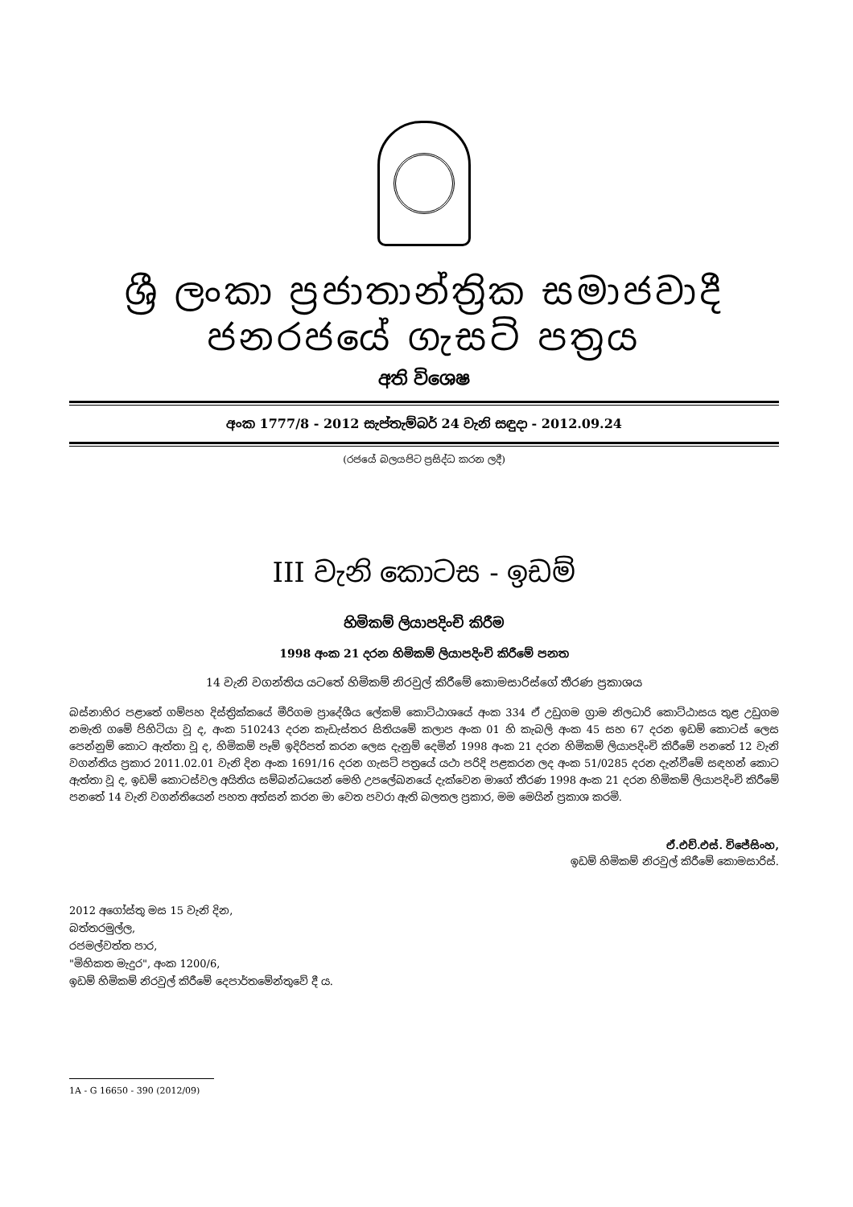ශ්‍රී ලංකා ප්‍රජාතාන්ත්‍රික සමාජවාදී ජනරජයේ ගැසට් පත්‍රය
අති විශෙෂ
අංක 1777/8 - 2012 සැප්තැම්බර් 24 වැනි සඳුදා - 2012.09.24
(රජයේ බලයපිට ප්‍රසිද්ධ කරන ලදී)
III වැනි කොටස - ඉඩම්
හිමිකම් ලියාපදිංචි කිරීම
1998 අංක 21 දරන හිමිකම් ලියාපදිංචි කිරීමේ පනත
14 වැනි වගන්තිය යටතේ හිමිකම් නිරවුල් කිරීමේ කොමසාරිස්ගේ තීරණ ප්‍රකාශය
බස්නාහිර පළාතේ ගම්පහ දිස්ත්‍රික්කයේ මීරිගම ප්‍රාදේශීය ලේකම් කොට්ඨාශයේ අංක 334 ඒ උඩුගම ග්‍රාම නිලධාරි කොට්ඨාසය තුළ උඩුගම නමැති ගමේ පිහිටියා වූ ද, අංක 510243 දරන කැඩැස්තර සිතියමේ කලාප අංක 01 හි කැබලි අංක 45 සහ 67 දරන ඉඩම් කොටස් ලෙස පෙන්නුම් කොට ඇත්තා වූ ද, හිමිකම් පෑම් ඉදිරිපත් කරන ලෙස දැනුම් දෙමින් 1998 අංක 21 දරන හිමිකම් ලියාපදිංචි කිරීමේ පනතේ 12 වැනි වගන්තිය ප්‍රකාර 2011.02.01 වැනි දින අංක 1691/16 දරන ගැසට් පත්‍රයේ යථා පරිදි පළකරන ලද අංක 51/0285 දරන දැන්වීමේ සඳහන් කොට ඇත්තා වූ ද, ඉඩම් කොටස්වල අයිතිය සම්බන්ධයෙන් මෙහි උපලේඛනයේ දැක්වෙන මාගේ තීරණ 1998 අංක 21 දරන හිමිකම් ලියාපදිංචි කිරීමේ පනතේ 14 වැනි වගන්තියෙන් පහත අත්සන් කරන මා වෙත පවරා ඇති බලතල ප්‍රකාර, මම මෙයින් ප්‍රකාශ කරමි.
ඒ.එච්.එස්. විජේසිංහ,
ඉඩම් හිමිකම් නිරවුල් කිරීමේ කොමසාරිස්.
2012 අගෝස්තු මස 15 වැනි දින,
බත්තරමුල්ල,
රජමල්වත්ත පාර,
"මිහිකත මැදුර", අංක 1200/6,
ඉඩම් හිමිකම් නිරවුල් කිරීමේ දෙපාර්තමේන්තුවේ දී ය.
1A - G 16650 - 390 (2012/09)